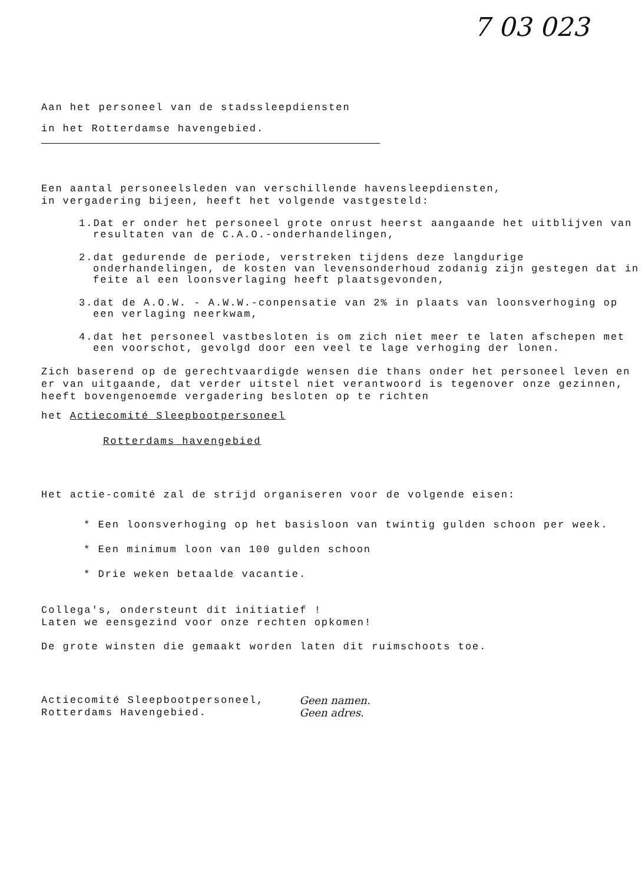7 03 023
Aan het personeel van de stadssleepdiensten
in het Rotterdamse havengebied.
Een aantal personeelsleden van verschillende havensleepdiensten,
in vergadering bijeen, heeft het volgende vastgesteld:
1.Dat er onder het personeel grote onrust heerst aangaande het uitblijven van resultaten van de C.A.O.-onderhandelingen,
2.dat gedurende de periode, verstreken tijdens deze langdurige onderhandelingen, de kosten van levensonderhoud zodanig zijn gestegen dat in feite al een loonsverlaging heeft plaatsgevonden,
3.dat de A.O.W. - A.W.W.-conpensatie van 2% in plaats van loonsverhoging op een verlaging neerkwam,
4.dat het personeel vastbesloten is om zich niet meer te laten afschepen met een voorschot, gevolgd door een veel te lage verhoging der lonen.
Zich baserend op de gerechtvaardigde wensen die thans onder het personeel leven en er van uitgaande, dat verder uitstel niet verantwoord is tegenover onze gezinnen, heeft bovengenoemde vergadering besloten op te richten
het Actiecomité Sleepbootpersoneel
Rotterdams havengebied
Het actie-comité zal de strijd organiseren voor de volgende eisen:
* Een loonsverhoging op het basisloon van twintig gulden schoon per week.
* Een minimum loon van 100 gulden schoon
* Drie weken betaalde vacantie.
Collega's, ondersteunt dit initiatief !
Laten we eensgezind voor onze rechten opkomen!
De grote winsten die gemaakt worden laten dit ruimschoots toe.
Actiecomité Sleepbootpersoneel,
Rotterdams Havengebied.
Geen namen.
Geen adres.